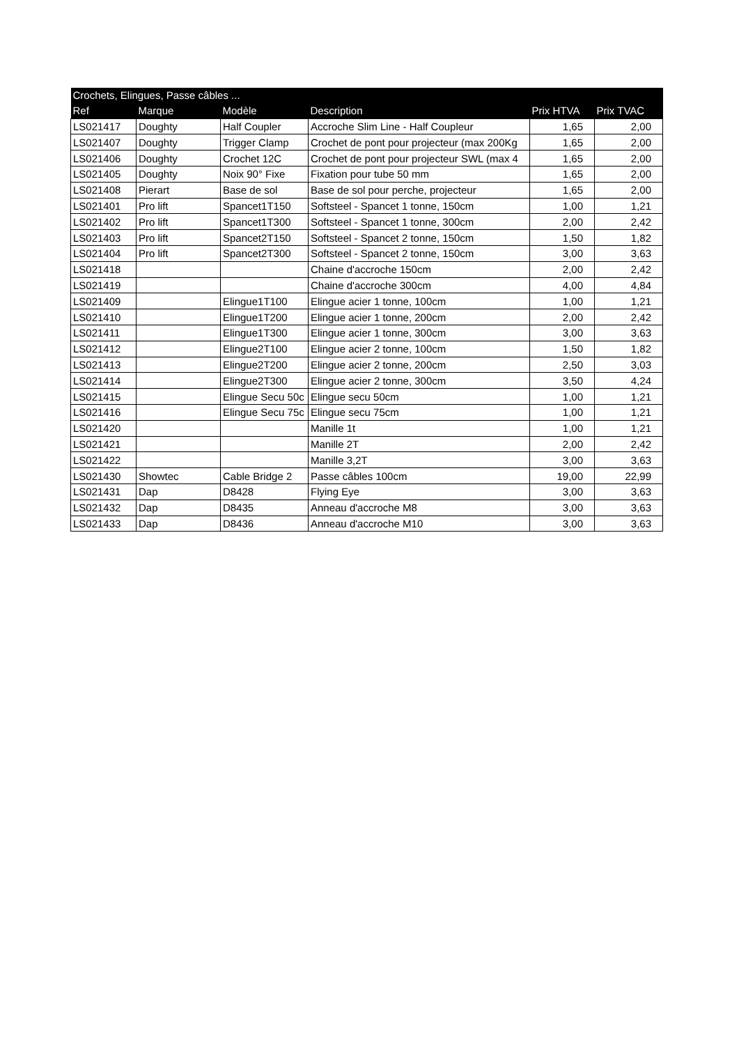| Crochets, Elingues, Passe câbles ... | | | | | |
| --- | --- | --- | --- | --- | --- |
| Ref | Marque | Modèle | Description | Prix HTVA | Prix TVAC |
| LS021417 | Doughty | Half Coupler | Accroche Slim Line - Half Coupleur | 1,65 | 2,00 |
| LS021407 | Doughty | Trigger Clamp | Crochet de pont pour projecteur (max 200Kg | 1,65 | 2,00 |
| LS021406 | Doughty | Crochet 12C | Crochet de pont pour projecteur SWL (max 4 | 1,65 | 2,00 |
| LS021405 | Doughty | Noix 90° Fixe | Fixation pour tube 50 mm | 1,65 | 2,00 |
| LS021408 | Pierart | Base de sol | Base de sol pour perche, projecteur | 1,65 | 2,00 |
| LS021401 | Pro lift | Spancet1T150 | Softsteel - Spancet 1 tonne, 150cm | 1,00 | 1,21 |
| LS021402 | Pro lift | Spancet1T300 | Softsteel - Spancet 1 tonne, 300cm | 2,00 | 2,42 |
| LS021403 | Pro lift | Spancet2T150 | Softsteel - Spancet 2 tonne, 150cm | 1,50 | 1,82 |
| LS021404 | Pro lift | Spancet2T300 | Softsteel - Spancet 2 tonne, 150cm | 3,00 | 3,63 |
| LS021418 | | | Chaine d'accroche 150cm | 2,00 | 2,42 |
| LS021419 | | | Chaine d'accroche 300cm | 4,00 | 4,84 |
| LS021409 | | Elingue1T100 | Elingue acier 1 tonne, 100cm | 1,00 | 1,21 |
| LS021410 | | Elingue1T200 | Elingue acier 1 tonne, 200cm | 2,00 | 2,42 |
| LS021411 | | Elingue1T300 | Elingue acier 1 tonne, 300cm | 3,00 | 3,63 |
| LS021412 | | Elingue2T100 | Elingue acier 2 tonne, 100cm | 1,50 | 1,82 |
| LS021413 | | Elingue2T200 | Elingue acier 2 tonne, 200cm | 2,50 | 3,03 |
| LS021414 | | Elingue2T300 | Elingue acier 2 tonne, 300cm | 3,50 | 4,24 |
| LS021415 | | Elingue Secu 50c | Elingue secu 50cm | 1,00 | 1,21 |
| LS021416 | | Elingue Secu 75c | Elingue secu 75cm | 1,00 | 1,21 |
| LS021420 | | | Manille 1t | 1,00 | 1,21 |
| LS021421 | | | Manille 2T | 2,00 | 2,42 |
| LS021422 | | | Manille 3,2T | 3,00 | 3,63 |
| LS021430 | Showtec | Cable Bridge 2 | Passe câbles 100cm | 19,00 | 22,99 |
| LS021431 | Dap | D8428 | Flying Eye | 3,00 | 3,63 |
| LS021432 | Dap | D8435 | Anneau d'accroche M8 | 3,00 | 3,63 |
| LS021433 | Dap | D8436 | Anneau d'accroche M10 | 3,00 | 3,63 |